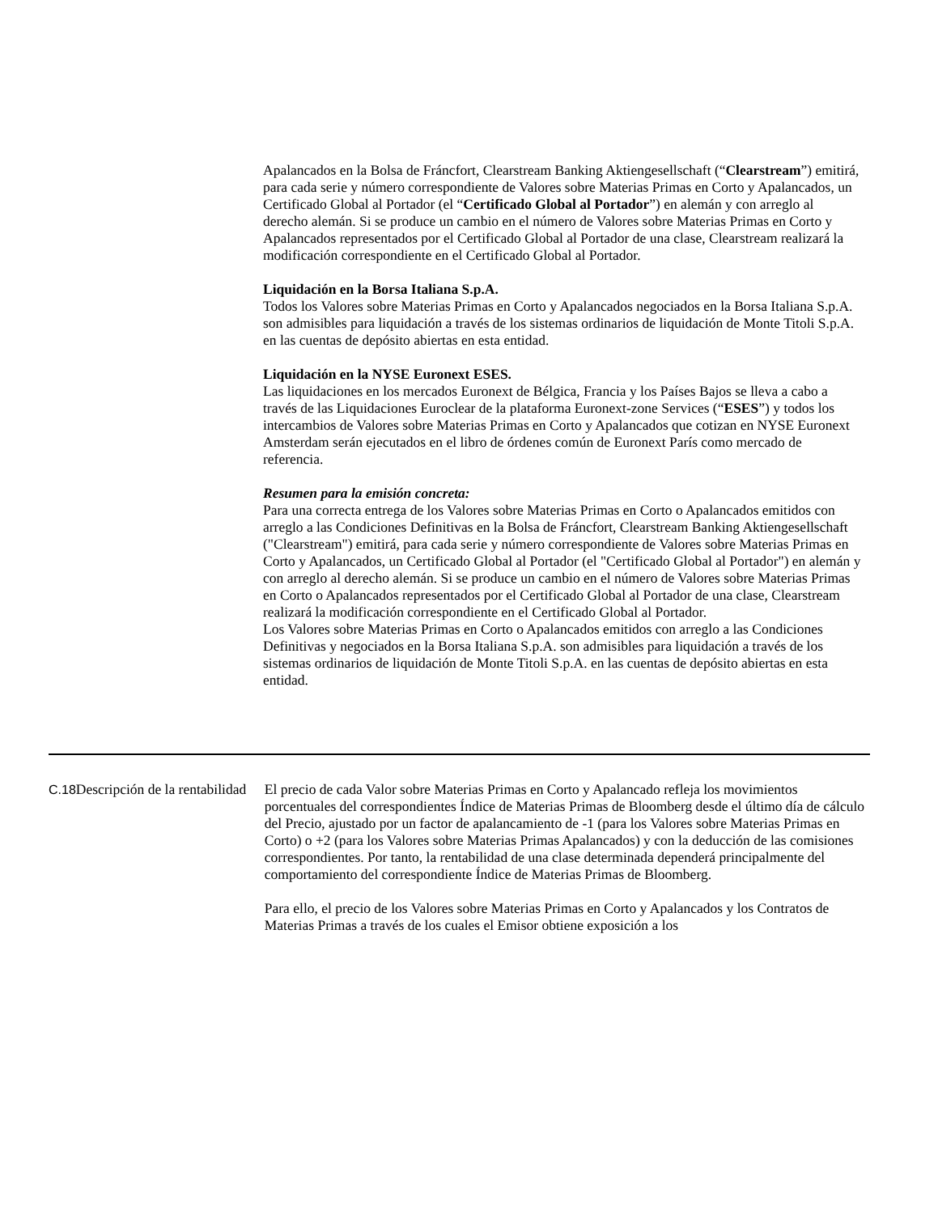Apalancados en la Bolsa de Fráncfort, Clearstream Banking Aktiengesellschaft (“Clearstream”) emitirá, para cada serie y número correspondiente de Valores sobre Materias Primas en Corto y Apalancados, un Certificado Global al Portador (el “Certificado Global al Portador”) en alemán y con arreglo al derecho alemán. Si se produce un cambio en el número de Valores sobre Materias Primas en Corto y Apalancados representados por el Certificado Global al Portador de una clase, Clearstream realizará la modificación correspondiente en el Certificado Global al Portador.
Liquidación en la Borsa Italiana S.p.A.
Todos los Valores sobre Materias Primas en Corto y Apalancados negociados en la Borsa Italiana S.p.A. son admisibles para liquidación a través de los sistemas ordinarios de liquidación de Monte Titoli S.p.A. en las cuentas de depósito abiertas en esta entidad.
Liquidación en la NYSE Euronext ESES.
Las liquidaciones en los mercados Euronext de Bélgica, Francia y los Países Bajos se lleva a cabo a través de las Liquidaciones Euroclear de la plataforma Euronext-zone Services (“ESES”) y todos los intercambios de Valores sobre Materias Primas en Corto y Apalancados que cotizan en NYSE Euronext Amsterdam serán ejecutados en el libro de órdenes común de Euronext París como mercado de referencia.
Resumen para la emisión concreta:
Para una correcta entrega de los Valores sobre Materias Primas en Corto o Apalancados emitidos con arreglo a las Condiciones Definitivas en la Bolsa de Fráncfort, Clearstream Banking Aktiengesellschaft ("Clearstream") emitirá, para cada serie y número correspondiente de Valores sobre Materias Primas en Corto y Apalancados, un Certificado Global al Portador (el "Certificado Global al Portador") en alemán y con arreglo al derecho alemán. Si se produce un cambio en el número de Valores sobre Materias Primas en Corto o Apalancados representados por el Certificado Global al Portador de una clase, Clearstream realizará la modificación correspondiente en el Certificado Global al Portador.
Los Valores sobre Materias Primas en Corto o Apalancados emitidos con arreglo a las Condiciones Definitivas y negociados en la Borsa Italiana S.p.A. son admisibles para liquidación a través de los sistemas ordinarios de liquidación de Monte Titoli S.p.A. en las cuentas de depósito abiertas en esta entidad.
| C.18 | Descripción de la rentabilidad | El precio de cada Valor sobre Materias Primas en Corto y Apalancado refleja los movimientos porcentuales del correspondientes Índice de Materias Primas de Bloomberg desde el último día de cálculo del Precio, ajustado por un factor de apalancamiento de -1 (para los Valores sobre Materias Primas en Corto) o +2 (para los Valores sobre Materias Primas Apalancados) y con la deducción de las comisiones correspondientes. Por tanto, la rentabilidad de una clase determinada dependerá principalmente del comportamiento del correspondiente Índice de Materias Primas de Bloomberg. Para ello, el precio de los Valores sobre Materias Primas en Corto y Apalancados y los Contratos de Materias Primas a través de los cuales el Emisor obtiene exposición a los |